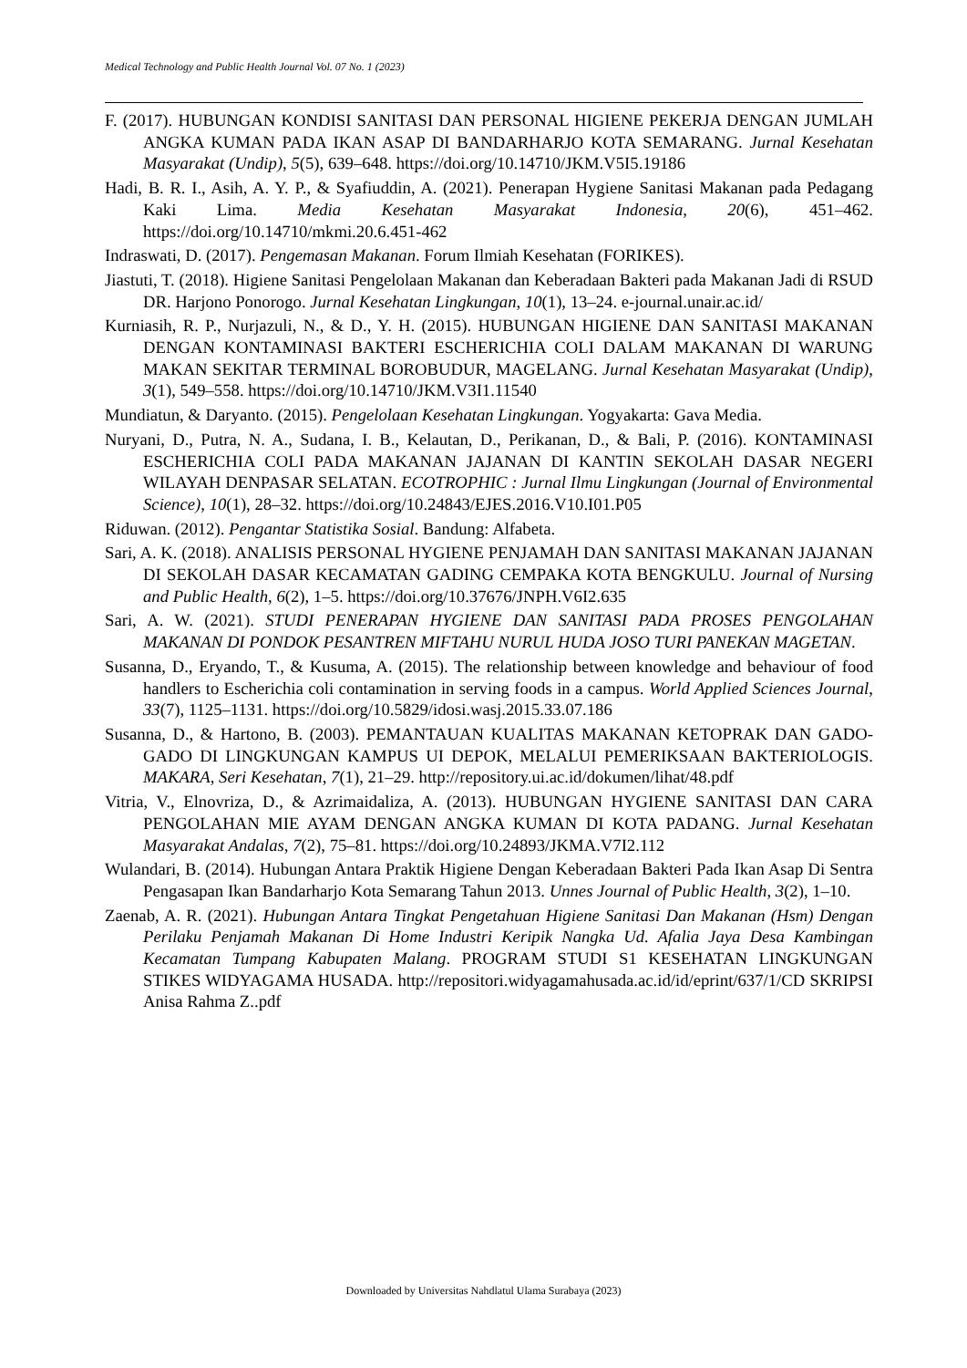Medical Technology and Public Health Journal Vol. 07 No. 1 (2023)
F. (2017). HUBUNGAN KONDISI SANITASI DAN PERSONAL HIGIENE PEKERJA DENGAN JUMLAH ANGKA KUMAN PADA IKAN ASAP DI BANDARHARJO KOTA SEMARANG. Jurnal Kesehatan Masyarakat (Undip), 5(5), 639–648. https://doi.org/10.14710/JKM.V5I5.19186
Hadi, B. R. I., Asih, A. Y. P., & Syafiuddin, A. (2021). Penerapan Hygiene Sanitasi Makanan pada Pedagang Kaki Lima. Media Kesehatan Masyarakat Indonesia, 20(6), 451–462. https://doi.org/10.14710/mkmi.20.6.451-462
Indraswati, D. (2017). Pengemasan Makanan. Forum Ilmiah Kesehatan (FORIKES).
Jiastuti, T. (2018). Higiene Sanitasi Pengelolaan Makanan dan Keberadaan Bakteri pada Makanan Jadi di RSUD DR. Harjono Ponorogo. Jurnal Kesehatan Lingkungan, 10(1), 13–24. e-journal.unair.ac.id/
Kurniasih, R. P., Nurjazuli, N., & D., Y. H. (2015). HUBUNGAN HIGIENE DAN SANITASI MAKANAN DENGAN KONTAMINASI BAKTERI ESCHERICHIA COLI DALAM MAKANAN DI WARUNG MAKAN SEKITAR TERMINAL BOROBUDUR, MAGELANG. Jurnal Kesehatan Masyarakat (Undip), 3(1), 549–558. https://doi.org/10.14710/JKM.V3I1.11540
Mundiatun, & Daryanto. (2015). Pengelolaan Kesehatan Lingkungan. Yogyakarta: Gava Media.
Nuryani, D., Putra, N. A., Sudana, I. B., Kelautan, D., Perikanan, D., & Bali, P. (2016). KONTAMINASI ESCHERICHIA COLI PADA MAKANAN JAJANAN DI KANTIN SEKOLAH DASAR NEGERI WILAYAH DENPASAR SELATAN. ECOTROPHIC : Jurnal Ilmu Lingkungan (Journal of Environmental Science), 10(1), 28–32. https://doi.org/10.24843/EJES.2016.V10.I01.P05
Riduwan. (2012). Pengantar Statistika Sosial. Bandung: Alfabeta.
Sari, A. K. (2018). ANALISIS PERSONAL HYGIENE PENJAMAH DAN SANITASI MAKANAN JAJANAN DI SEKOLAH DASAR KECAMATAN GADING CEMPAKA KOTA BENGKULU. Journal of Nursing and Public Health, 6(2), 1–5. https://doi.org/10.37676/JNPH.V6I2.635
Sari, A. W. (2021). STUDI PENERAPAN HYGIENE DAN SANITASI PADA PROSES PENGOLAHAN MAKANAN DI PONDOK PESANTREN MIFTAHU NURUL HUDA JOSO TURI PANEKAN MAGETAN.
Susanna, D., Eryando, T., & Kusuma, A. (2015). The relationship between knowledge and behaviour of food handlers to Escherichia coli contamination in serving foods in a campus. World Applied Sciences Journal, 33(7), 1125–1131. https://doi.org/10.5829/idosi.wasj.2015.33.07.186
Susanna, D., & Hartono, B. (2003). PEMANTAUAN KUALITAS MAKANAN KETOPRAK DAN GADO-GADO DI LINGKUNGAN KAMPUS UI DEPOK, MELALUI PEMERIKSAAN BAKTERIOLOGIS. MAKARA, Seri Kesehatan, 7(1), 21–29. http://repository.ui.ac.id/dokumen/lihat/48.pdf
Vitria, V., Elnovriza, D., & Azrimaidaliza, A. (2013). HUBUNGAN HYGIENE SANITASI DAN CARA PENGOLAHAN MIE AYAM DENGAN ANGKA KUMAN DI KOTA PADANG. Jurnal Kesehatan Masyarakat Andalas, 7(2), 75–81. https://doi.org/10.24893/JKMA.V7I2.112
Wulandari, B. (2014). Hubungan Antara Praktik Higiene Dengan Keberadaan Bakteri Pada Ikan Asap Di Sentra Pengasapan Ikan Bandarharjo Kota Semarang Tahun 2013. Unnes Journal of Public Health, 3(2), 1–10.
Zaenab, A. R. (2021). Hubungan Antara Tingkat Pengetahuan Higiene Sanitasi Dan Makanan (Hsm) Dengan Perilaku Penjamah Makanan Di Home Industri Keripik Nangka Ud. Afalia Jaya Desa Kambingan Kecamatan Tumpang Kabupaten Malang. PROGRAM STUDI S1 KESEHATAN LINGKUNGAN STIKES WIDYAGAMA HUSADA. http://repositori.widyagamahusada.ac.id/id/eprint/637/1/CD SKRIPSI Anisa Rahma Z..pdf
Downloaded by Universitas Nahdlatul Ulama Surabaya (2023)